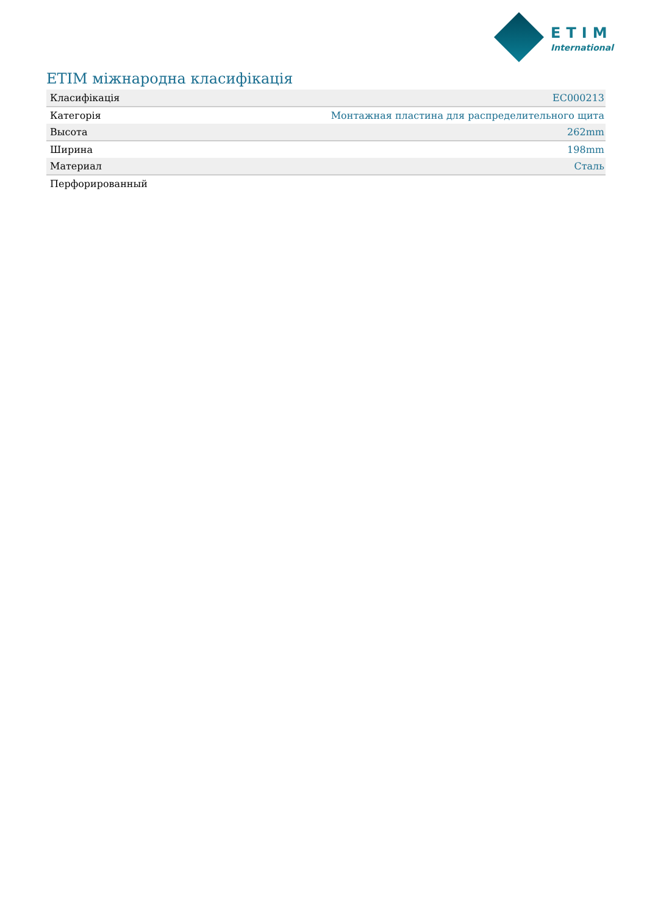ETIM
International
ETIM міжнародна класифікація
| Класифікація | EC000213 |
| Категорія | Монтажная пластина для распределительного щита |
| Высота | 262mm |
| Ширина | 198mm |
| Материал | Сталь |
| Перфорированный | |